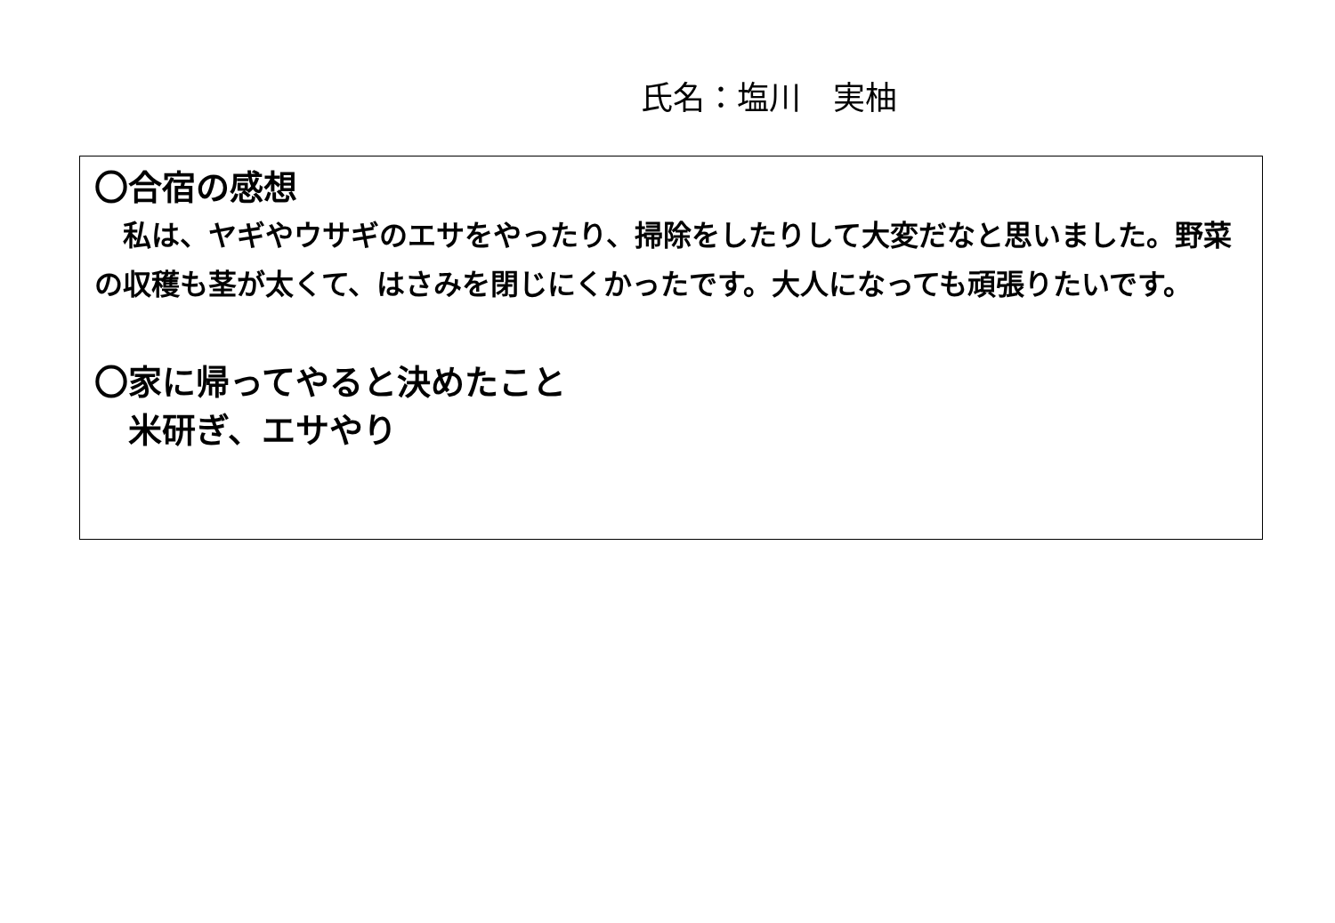氏名：塩川　実柚
〇合宿の感想
　私は、ヤギやウサギのエサをやったり、掃除をしたりして大変だなと思いました。野菜の収穫も茎が太くて、はさみを閉じにくかったです。大人になっても頑張りたいです。
〇家に帰ってやると決めたこと
　米研ぎ、エサやり